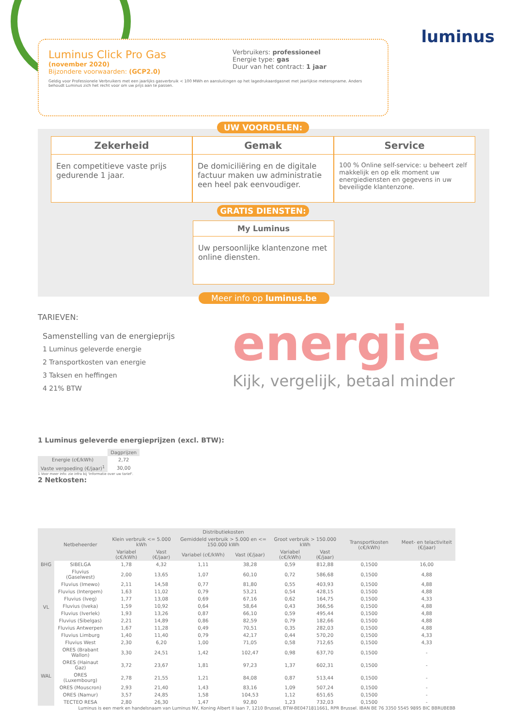Luminus Click Pro Gas
(november 2020)
Bijzondere voorwaarden: (GCP2.0)
Verbruikers: professioneel
Energie type: gas
Duur van het contract: 1 jaar
Geldig voor Professionele Verbruikers met een jaarlijks gasverbruik < 100 MWh en aansluitingen op het lagedrukaardgasnet met jaarlijkse meteropname. Anders behoudt Luminus zich het recht voor om uw prijs aan te passen.
luminus
UW VOORDELEN:
Zekerheid
Een competitieve vaste prijs gedurende 1 jaar.
Gemak
De domiciliëring en de digitale factuur maken uw administratie een heel pak eenvoudiger.
Service
100 % Online self-service: u beheert zelf makkelijk en op elk moment uw energiediensten en gegevens in uw beveiligde klantenzone.
GRATIS DIENSTEN:
My Luminus
Uw persoonlijke klantenzone met online diensten.
Meer info op luminus.be
TARIEVEN:
Samenstelling van de energieprijs
1 Luminus geleverde energie
2 Transportkosten van energie
3 Taksen en heffingen
4 21% BTW
energie
Kijk, vergelijk, betaal minder
1 Luminus geleverde energieprijzen (excl. BTW):
| | Dagprijzen |
| --- | --- |
| Energie (c€/kWh) | 2,72 |
| Vaste vergoeding (€/jaar)<sup>1</sup> | 30,00 |
1 Voor meer info: zie infra bij 'Informatie over uw tarief'.
2 Netkosten:
| | Netbeheerder | Distributiekosten | | | | | | Transportkosten (c€/kWh) | Meet- en telactiviteit (€/jaar) |
| --- | --- | --- | --- | --- | --- | --- | --- | --- | --- |
| | | Klein verbruik <= 5.000 kWh | | Gemiddeld verbruik > 5.000 en <= 150.000 kWh | | Groot verbruik > 150.000 kWh | | | |
| | | Variabel (c€/kWh) | Vast (€/jaar) | Variabel (c€/kWh) | Vast (€/jaar) | Variabel (c€/kWh) | Vast (€/jaar) | | |
| BHG | SIBELGA | 1,78 | 4,32 | 1,11 | 38,28 | 0,59 | 812,88 | 0,1500 | 16,00 |
| VL | Fluvius (Gaselwest) | 2,00 | 13,65 | 1,07 | 60,10 | 0,72 | 586,68 | 0,1500 | 4,88 |
| | Fluvius (Imewo) | 2,11 | 14,58 | 0,77 | 81,80 | 0,55 | 403,93 | 0,1500 | 4,88 |
| | Fluvius (Intergem) | 1,63 | 11,02 | 0,79 | 53,21 | 0,54 | 428,15 | 0,1500 | 4,88 |
| | Fluvius (Iveg) | 1,77 | 13,08 | 0,69 | 67,16 | 0,62 | 164,75 | 0,1500 | 4,33 |
| | Fluvius (Iveka) | 1,59 | 10,92 | 0,64 | 58,64 | 0,43 | 366,56 | 0,1500 | 4,88 |
| | Fluvius (Iverlek) | 1,93 | 13,26 | 0,87 | 66,10 | 0,59 | 495,44 | 0,1500 | 4,88 |
| | Fluvius (Sibelgas) | 2,21 | 14,89 | 0,86 | 82,59 | 0,79 | 182,66 | 0,1500 | 4,88 |
| | Fluvius Antwerpen | 1,67 | 11,28 | 0,49 | 70,51 | 0,35 | 282,03 | 0,1500 | 4,88 |
| | Fluvius Limburg | 1,40 | 11,40 | 0,79 | 42,17 | 0,44 | 570,20 | 0,1500 | 4,33 |
| | Fluvius West | 2,30 | 6,20 | 1,00 | 71,05 | 0,58 | 712,65 | 0,1500 | 4,33 |
| WAL | ORES (Brabant Wallon) | 3,30 | 24,51 | 1,42 | 102,47 | 0,98 | 637,70 | 0,1500 | - |
| | ORES (Hainaut Gaz) | 3,72 | 23,67 | 1,81 | 97,23 | 1,37 | 602,31 | 0,1500 | - |
| | ORES (Luxembourg) | 2,78 | 21,55 | 1,21 | 84,08 | 0,87 | 513,44 | 0,1500 | - |
| | ORES (Mouscron) | 2,93 | 21,40 | 1,43 | 83,16 | 1,09 | 507,24 | 0,1500 | - |
| | ORES (Namur) | 3,57 | 24,85 | 1,58 | 104,53 | 1,12 | 651,65 | 0,1500 | - |
| | TECTEO RESA | 2,80 | 26,30 | 1,47 | 92,80 | 1,23 | 732,03 | 0,1500 | - |
Luminus is een merk en handelsnaam van Luminus NV, Koning Albert II laan 7, 1210 Brussel, BTW-BE0471811661, RPR Brussel. IBAN BE 76 3350 5545 9895 BIC BBRUBEBB